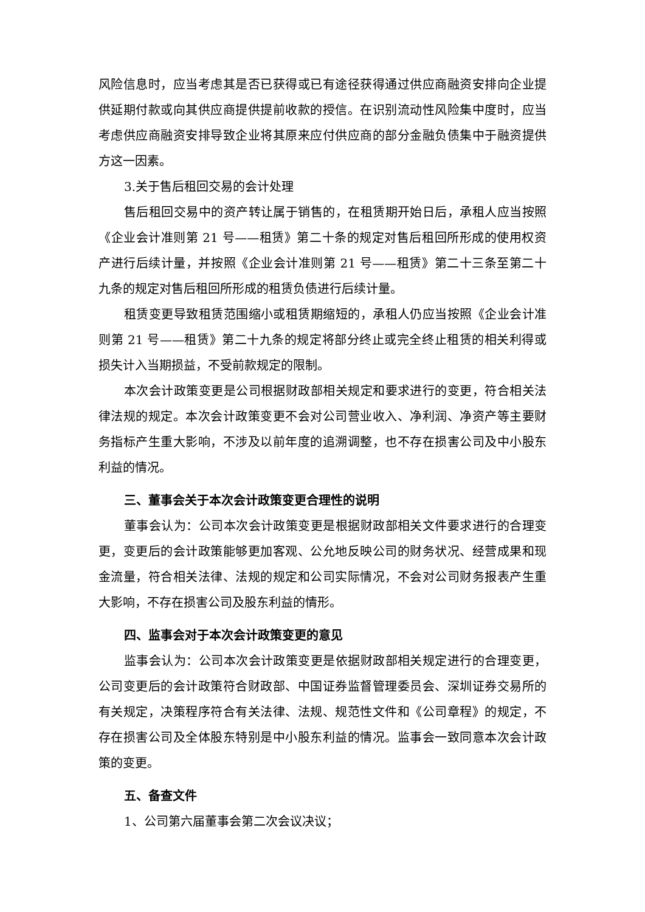风险信息时，应当考虑其是否已获得或已有途径获得通过供应商融资安排向企业提供延期付款或向其供应商提供提前收款的授信。在识别流动性风险集中度时，应当考虑供应商融资安排导致企业将其原来应付供应商的部分金融负债集中于融资提供方这一因素。
3.关于售后租回交易的会计处理
售后租回交易中的资产转让属于销售的，在租赁期开始日后，承租人应当按照《企业会计准则第 21 号——租赁》第二十条的规定对售后租回所形成的使用权资产进行后续计量，并按照《企业会计准则第 21 号——租赁》第二十三条至第二十九条的规定对售后租回所形成的租赁负债进行后续计量。
租赁变更导致租赁范围缩小或租赁期缩短的，承租人仍应当按照《企业会计准则第 21 号——租赁》第二十九条的规定将部分终止或完全终止租赁的相关利得或损失计入当期损益，不受前款规定的限制。
本次会计政策变更是公司根据财政部相关规定和要求进行的变更，符合相关法律法规的规定。本次会计政策变更不会对公司营业收入、净利润、净资产等主要财务指标产生重大影响，不涉及以前年度的追溯调整，也不存在损害公司及中小股东利益的情况。
三、董事会关于本次会计政策变更合理性的说明
董事会认为：公司本次会计政策变更是根据财政部相关文件要求进行的合理变更，变更后的会计政策能够更加客观、公允地反映公司的财务状况、经营成果和现金流量，符合相关法律、法规的规定和公司实际情况，不会对公司财务报表产生重大影响，不存在损害公司及股东利益的情形。
四、监事会对于本次会计政策变更的意见
监事会认为：公司本次会计政策变更是依据财政部相关规定进行的合理变更，公司变更后的会计政策符合财政部、中国证券监督管理委员会、深圳证券交易所的有关规定，决策程序符合有关法律、法规、规范性文件和《公司章程》的规定，不存在损害公司及全体股东特别是中小股东利益的情况。监事会一致同意本次会计政策的变更。
五、备查文件
1、公司第六届董事会第二次会议决议；